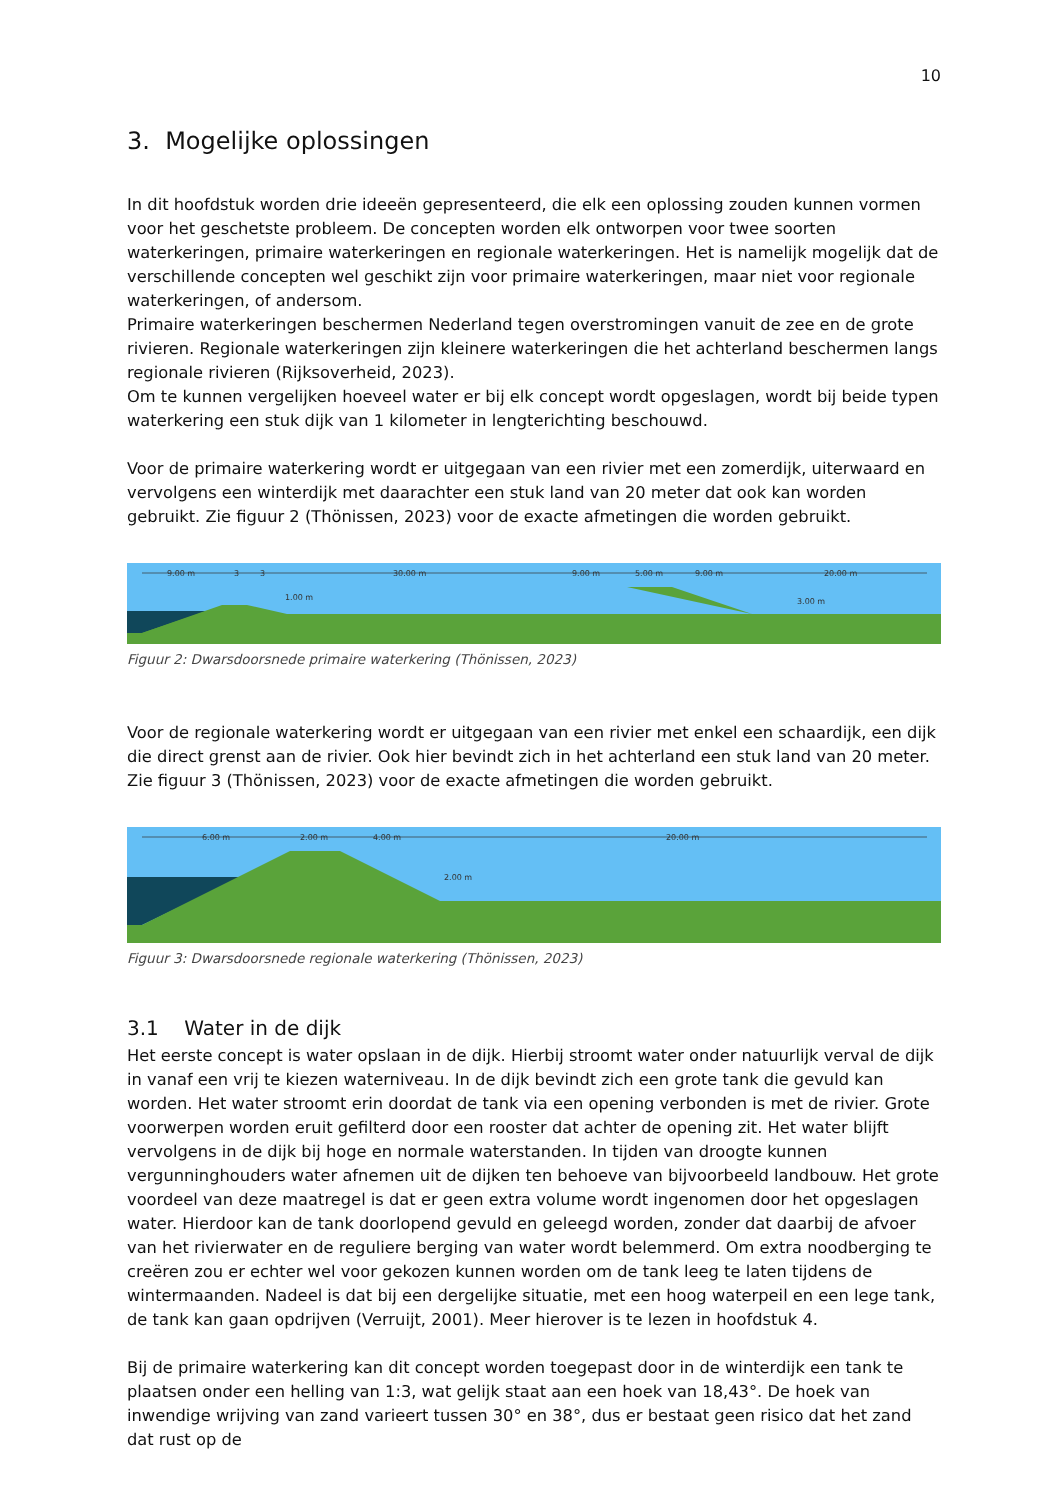10
3. Mogelijke oplossingen
In dit hoofdstuk worden drie ideeën gepresenteerd, die elk een oplossing zouden kunnen vormen voor het geschetste probleem. De concepten worden elk ontworpen voor twee soorten waterkeringen, primaire waterkeringen en regionale waterkeringen. Het is namelijk mogelijk dat de verschillende concepten wel geschikt zijn voor primaire waterkeringen, maar niet voor regionale waterkeringen, of andersom.
Primaire waterkeringen beschermen Nederland tegen overstromingen vanuit de zee en de grote rivieren. Regionale waterkeringen zijn kleinere waterkeringen die het achterland beschermen langs regionale rivieren (Rijksoverheid, 2023).
Om te kunnen vergelijken hoeveel water er bij elk concept wordt opgeslagen, wordt bij beide typen waterkering een stuk dijk van 1 kilometer in lengterichting beschouwd.
Voor de primaire waterkering wordt er uitgegaan van een rivier met een zomerdijk, uiterwaard en vervolgens een winterdijk met daarachter een stuk land van 20 meter dat ook kan worden gebruikt. Zie figuur 2 (Thönissen, 2023) voor de exacte afmetingen die worden gebruikt.
9.00 m
3
3
30.00 m
9.00 m
5.00 m
9.00 m
20.00 m
1.00 m
3.00 m
Figuur 2: Dwarsdoorsnede primaire waterkering (Thönissen, 2023)
Voor de regionale waterkering wordt er uitgegaan van een rivier met enkel een schaardijk, een dijk die direct grenst aan de rivier. Ook hier bevindt zich in het achterland een stuk land van 20 meter. Zie figuur 3 (Thönissen, 2023) voor de exacte afmetingen die worden gebruikt.
6.00 m
2.00 m
4.00 m
20.00 m
2.00 m
Figuur 3: Dwarsdoorsnede regionale waterkering (Thönissen, 2023)
3.1 Water in de dijk
Het eerste concept is water opslaan in de dijk. Hierbij stroomt water onder natuurlijk verval de dijk in vanaf een vrij te kiezen waterniveau. In de dijk bevindt zich een grote tank die gevuld kan worden. Het water stroomt erin doordat de tank via een opening verbonden is met de rivier. Grote voorwerpen worden eruit gefilterd door een rooster dat achter de opening zit. Het water blijft vervolgens in de dijk bij hoge en normale waterstanden. In tijden van droogte kunnen vergunninghouders water afnemen uit de dijken ten behoeve van bijvoorbeeld landbouw. Het grote voordeel van deze maatregel is dat er geen extra volume wordt ingenomen door het opgeslagen water. Hierdoor kan de tank doorlopend gevuld en geleegd worden, zonder dat daarbij de afvoer van het rivierwater en de reguliere berging van water wordt belemmerd. Om extra noodberging te creëren zou er echter wel voor gekozen kunnen worden om de tank leeg te laten tijdens de wintermaanden. Nadeel is dat bij een dergelijke situatie, met een hoog waterpeil en een lege tank, de tank kan gaan opdrijven (Verruijt, 2001). Meer hierover is te lezen in hoofdstuk 4.
Bij de primaire waterkering kan dit concept worden toegepast door in de winterdijk een tank te plaatsen onder een helling van 1:3, wat gelijk staat aan een hoek van 18,43°. De hoek van inwendige wrijving van zand varieert tussen 30° en 38°, dus er bestaat geen risico dat het zand dat rust op de